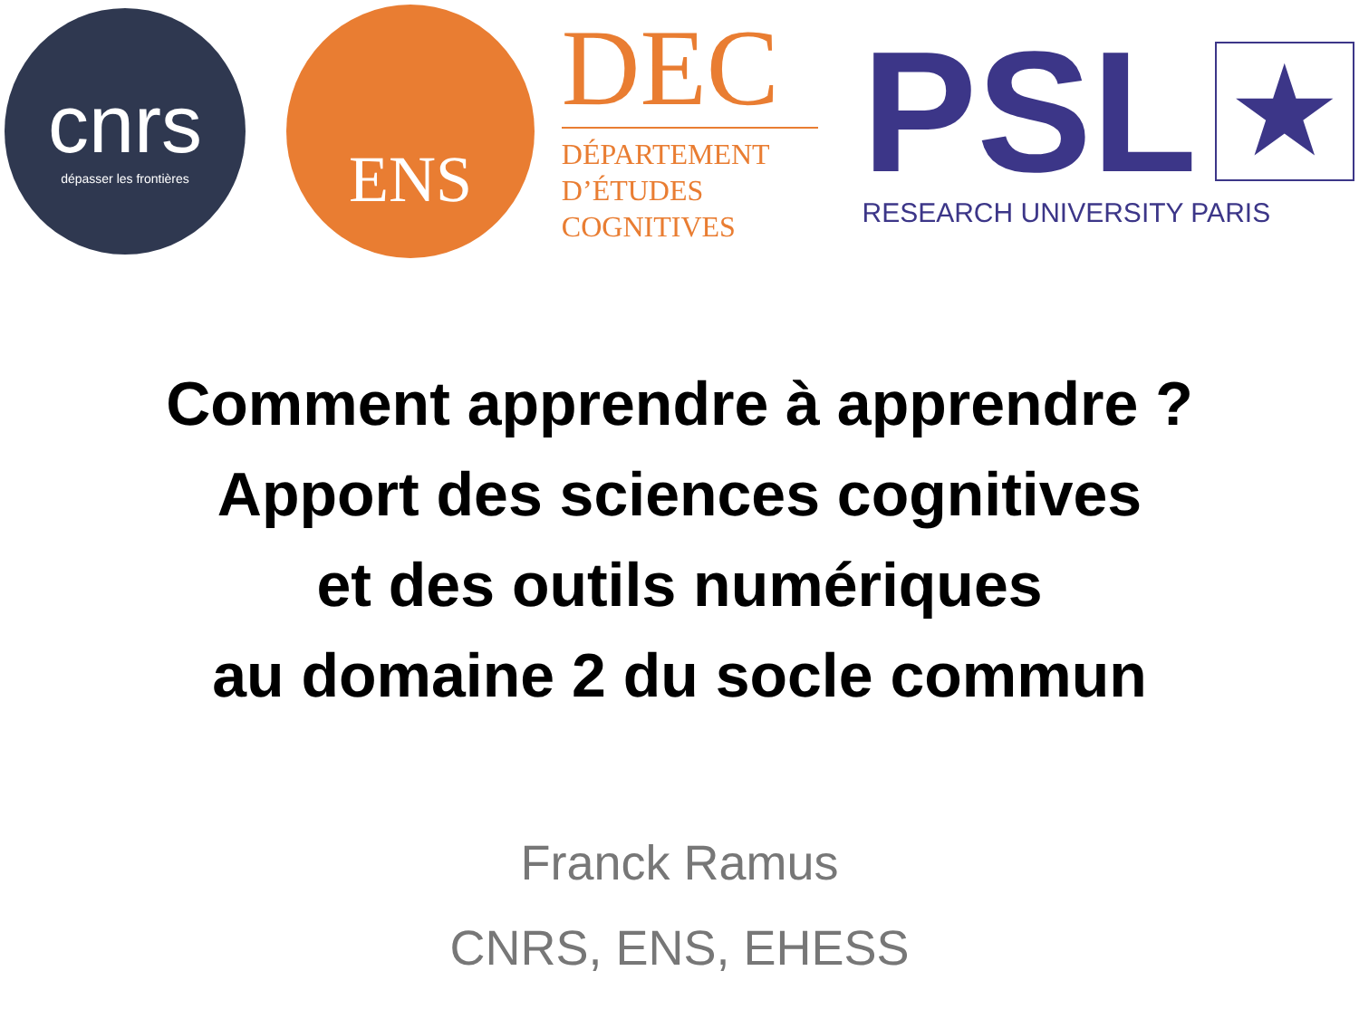cnrs
dépasser les frontières
ENS
DEC
DÉPARTEMENT
D’ÉTUDES
COGNITIVES
PSL ★
RESEARCH UNIVERSITY PARIS
Comment apprendre à apprendre ?
Apport des sciences cognitives
et des outils numériques
au domaine 2 du socle commun
Franck Ramus
CNRS, ENS, EHESS